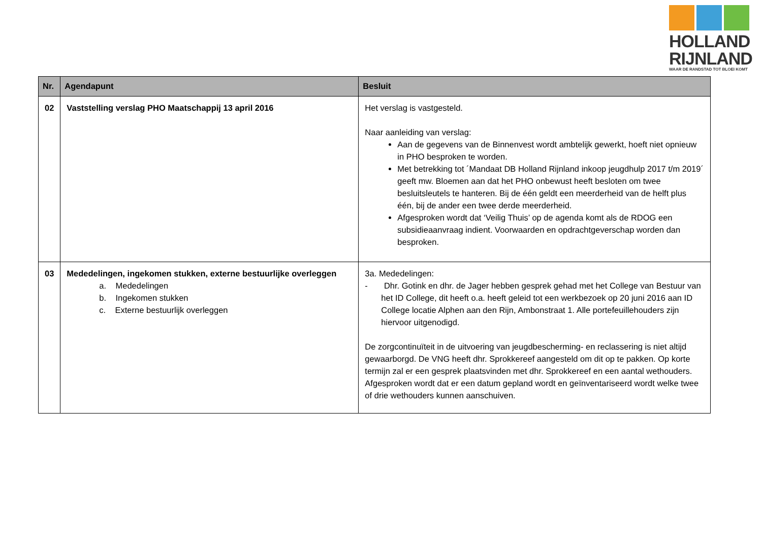HOLLAND
RIJNLAND
WAAR DE RANDSTAD TOT BLOEI KOMT
| Nr. | Agendapunt | Besluit |
| --- | --- | --- |
| 02 | Vaststelling verslag PHO Maatschappij 13 april 2016 | Het verslag is vastgesteld. Naar aanleiding van verslag: Aan de gegevens van de Binnenvest wordt ambtelijk gewerkt, hoeft niet opnieuw in PHO besproken te worden. Met betrekking tot ´Mandaat DB Holland Rijnland inkoop jeugdhulp 2017 t/m 2019´ geeft mw. Bloemen aan dat het PHO onbewust heeft besloten om twee besluitsleutels te hanteren. Bij de één geldt een meerderheid van de helft plus één, bij de ander een twee derde meerderheid. Afgesproken wordt dat ‘Veilig Thuis’ op de agenda komt als de RDOG een subsidieaanvraag indient. Voorwaarden en opdrachtgeverschap worden dan besproken. |
| 03 | Mededelingen, ingekomen stukken, externe bestuurlijke overleggen a. Mededelingen b. Ingekomen stukken c. Externe bestuurlijk overleggen | 3a. Mededelingen: - Dhr. Gotink en dhr. de Jager hebben gesprek gehad met het College van Bestuur van het ID College, dit heeft o.a. heeft geleid tot een werkbezoek op 20 juni 2016 aan ID College locatie Alphen aan den Rijn, Ambonstraat 1. Alle portefeuillehouders zijn hiervoor uitgenodigd. De zorgcontinuïteit in de uitvoering van jeugdbescherming- en reclassering is niet altijd gewaarborgd. De VNG heeft dhr. Sprokkereef aangesteld om dit op te pakken. Op korte termijn zal er een gesprek plaatsvinden met dhr. Sprokkereef en een aantal wethouders. Afgesproken wordt dat er een datum gepland wordt en geïnventariseerd wordt welke twee of drie wethouders kunnen aanschuiven. |